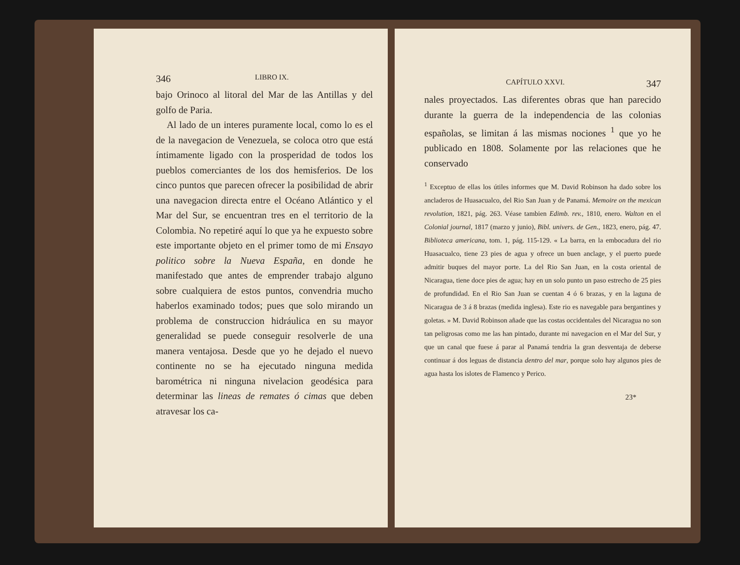346 LIBRO IX.
bajo Orinoco al litoral del Mar de las Antillas y del golfo de Paria.
Al lado de un interes puramente local, como lo es el de la navegacion de Venezuela, se coloca otro que está íntimamente ligado con la prosperidad de todos los pueblos comerciantes de los dos hemisferios. De los cinco puntos que parecen ofrecer la posibilidad de abrir una navegacion directa entre el Océano Atlántico y el Mar del Sur, se encuentran tres en el territorio de la Colombia. No repetiré aquí lo que ya he expuesto sobre este importante objeto en el primer tomo de mi Ensayo politico sobre la Nueva España, en donde he manifestado que antes de emprender trabajo alguno sobre cualquiera de estos puntos, convendria mucho haberlos examinado todos; pues que solo mirando un problema de construccion hidráulica en su mayor generalidad se puede conseguir resolverle de una manera ventajosa. Desde que yo he dejado el nuevo continente no se ha ejecutado ninguna medida barométrica ni ninguna nivelacion geodésica para determinar las lineas de remates ó cimas que deben atravesar los ca-
CAPÍTULO XXVI. 347
nales proyectados. Las diferentes obras que han parecido durante la guerra de la independencia de las colonias españolas, se limitan á las mismas nociones <sup>1</sup> que yo he publicado en 1808. Solamente por las relaciones que he conservado
<sup>1</sup> Exceptuo de ellas los útiles informes que M. David Robinson ha dado sobre los ancladeros de Huasacualco, del Rio San Juan y de Panamá. Memoire on the mexican revolution, 1821, pág. 263. Véase tambien Edimb. rev., 1810, enero. Walton en el Colonial journal, 1817 (marzo y junio), Bibl. univers. de Gen., 1823, enero, pág. 47. Biblioteca americana, tom. 1, pág. 115-129. « La barra, en la embocadura del rio Huasacualco, tiene 23 pies de agua y ofrece un buen anclage, y el puerto puede admitir buques del mayor porte. La del Rio San Juan, en la costa oriental de Nicaragua, tiene doce pies de agua; hay en un solo punto un paso estrecho de 25 pies de profundidad. En el Rio San Juan se cuentan 4 ó 6 brazas, y en la laguna de Nicaragua de 3 á 8 brazas (medida inglesa). Este rio es navegable para bergantines y goletas. » M. David Robinson añade que las costas occidentales del Nicaragua no son tan peligrosas como me las han pintado, durante mi navegacion en el Mar del Sur, y que un canal que fuese á parar al Panamá tendria la gran desventaja de deberse continuar á dos leguas de distancia dentro del mar, porque solo hay algunos pies de agua hasta los islotes de Flamenco y Perico.
23*